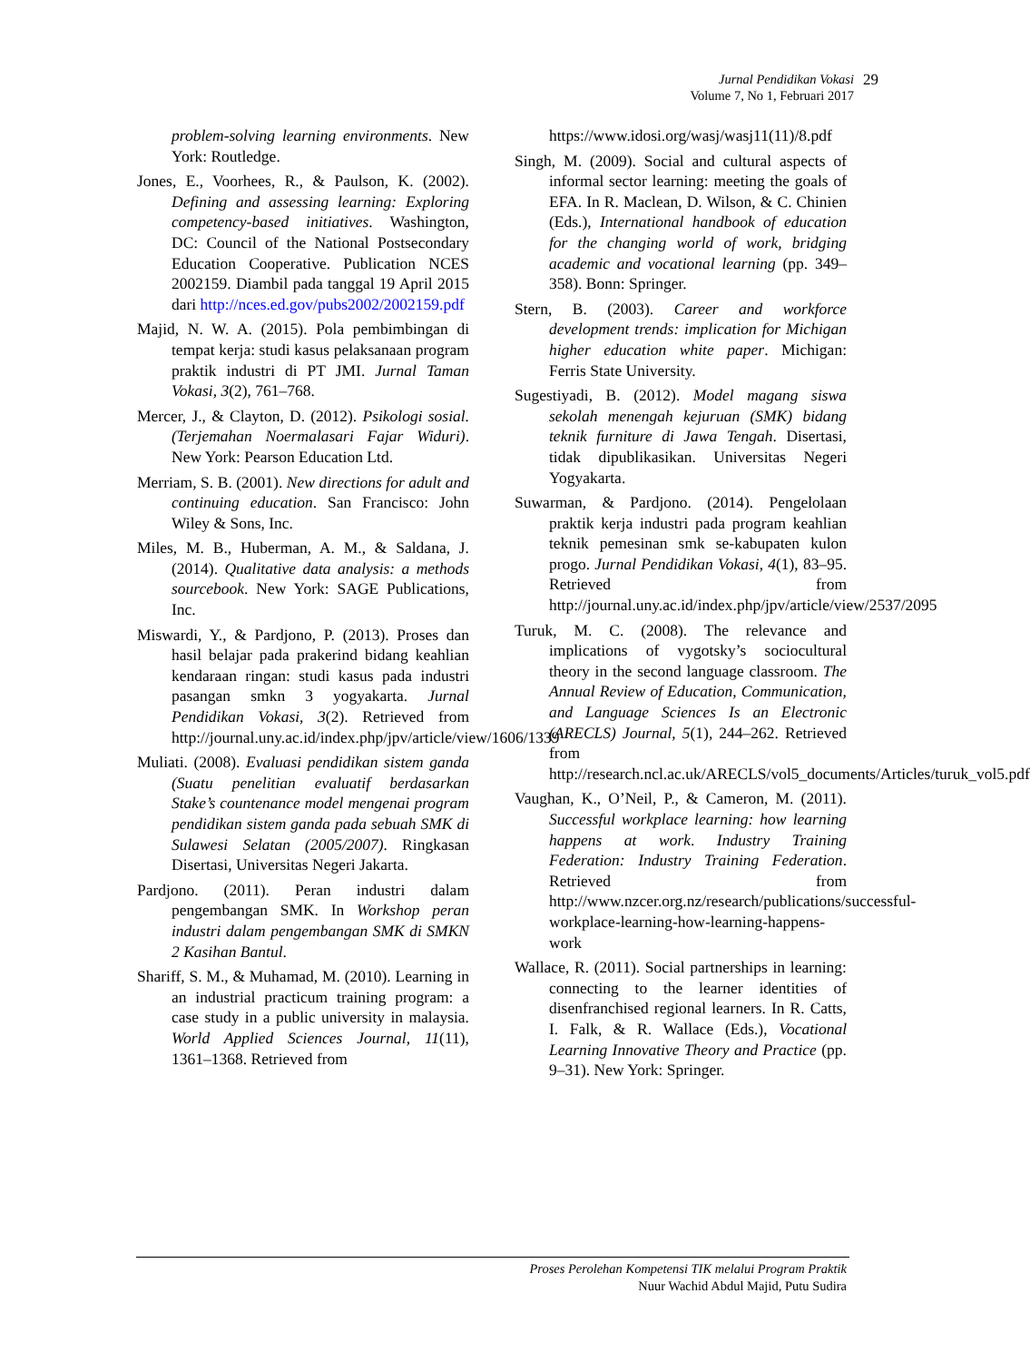Jurnal Pendidikan Vokasi
Volume 7, No 1, Februari 2017
29
problem-solving learning environments. New York: Routledge.
Jones, E., Voorhees, R., & Paulson, K. (2002). Defining and assessing learning: Exploring competency-based initiatives. Washington, DC: Council of the National Postsecondary Education Cooperative. Publication NCES 2002159. Diambil pada tanggal 19 April 2015 dari http://nces.ed.gov/pubs2002/2002159.pdf
Majid, N. W. A. (2015). Pola pembimbingan di tempat kerja: studi kasus pelaksanaan program praktik industri di PT JMI. Jurnal Taman Vokasi, 3(2), 761–768.
Mercer, J., & Clayton, D. (2012). Psikologi sosial. (Terjemahan Noermalasari Fajar Widuri). New York: Pearson Education Ltd.
Merriam, S. B. (2001). New directions for adult and continuing education. San Francisco: John Wiley & Sons, Inc.
Miles, M. B., Huberman, A. M., & Saldana, J. (2014). Qualitative data analysis: a methods sourcebook. New York: SAGE Publications, Inc.
Miswardi, Y., & Pardjono, P. (2013). Proses dan hasil belajar pada prakerind bidang keahlian kendaraan ringan: studi kasus pada industri pasangan smkn 3 yogyakarta. Jurnal Pendidikan Vokasi, 3(2). Retrieved from http://journal.uny.ac.id/index.php/jpv/article/view/1606/1339
Muliati. (2008). Evaluasi pendidikan sistem ganda (Suatu penelitian evaluatif berdasarkan Stake’s countenance model mengenai program pendidikan sistem ganda pada sebuah SMK di Sulawesi Selatan (2005/2007). Ringkasan Disertasi, Universitas Negeri Jakarta.
Pardjono. (2011). Peran industri dalam pengembangan SMK. In Workshop peran industri dalam pengembangan SMK di SMKN 2 Kasihan Bantul.
Shariff, S. M., & Muhamad, M. (2010). Learning in an industrial practicum training program: a case study in a public university in malaysia. World Applied Sciences Journal, 11(11), 1361–1368. Retrieved from
https://www.idosi.org/wasj/wasj11(11)/8.pdf
Singh, M. (2009). Social and cultural aspects of informal sector learning: meeting the goals of EFA. In R. Maclean, D. Wilson, & C. Chinien (Eds.), International handbook of education for the changing world of work, bridging academic and vocational learning (pp. 349–358). Bonn: Springer.
Stern, B. (2003). Career and workforce development trends: implication for Michigan higher education white paper. Michigan: Ferris State University.
Sugestiyadi, B. (2012). Model magang siswa sekolah menengah kejuruan (SMK) bidang teknik furniture di Jawa Tengah. Disertasi, tidak dipublikasikan. Universitas Negeri Yogyakarta.
Suwarman, & Pardjono. (2014). Pengelolaan praktik kerja industri pada program keahlian teknik pemesinan smk se-kabupaten kulon progo. Jurnal Pendidikan Vokasi, 4(1), 83–95. Retrieved from http://journal.uny.ac.id/index.php/jpv/article/view/2537/2095
Turuk, M. C. (2008). The relevance and implications of vygotsky’s sociocultural theory in the second language classroom. The Annual Review of Education, Communication, and Language Sciences Is an Electronic (ARECLS) Journal, 5(1), 244–262. Retrieved from http://research.ncl.ac.uk/ARECLS/vol5_documents/Articles/turuk_vol5.pdf
Vaughan, K., O’Neil, P., & Cameron, M. (2011). Successful workplace learning: how learning happens at work. Industry Training Federation: Industry Training Federation. Retrieved from http://www.nzcer.org.nz/research/publications/successful-workplace-learning-how-learning-happens-work
Wallace, R. (2011). Social partnerships in learning: connecting to the learner identities of disenfranchised regional learners. In R. Catts, I. Falk, & R. Wallace (Eds.), Vocational Learning Innovative Theory and Practice (pp. 9–31). New York: Springer.
Proses Perolehan Kompetensi TIK melalui Program Praktik
Nuur Wachid Abdul Majid, Putu Sudira